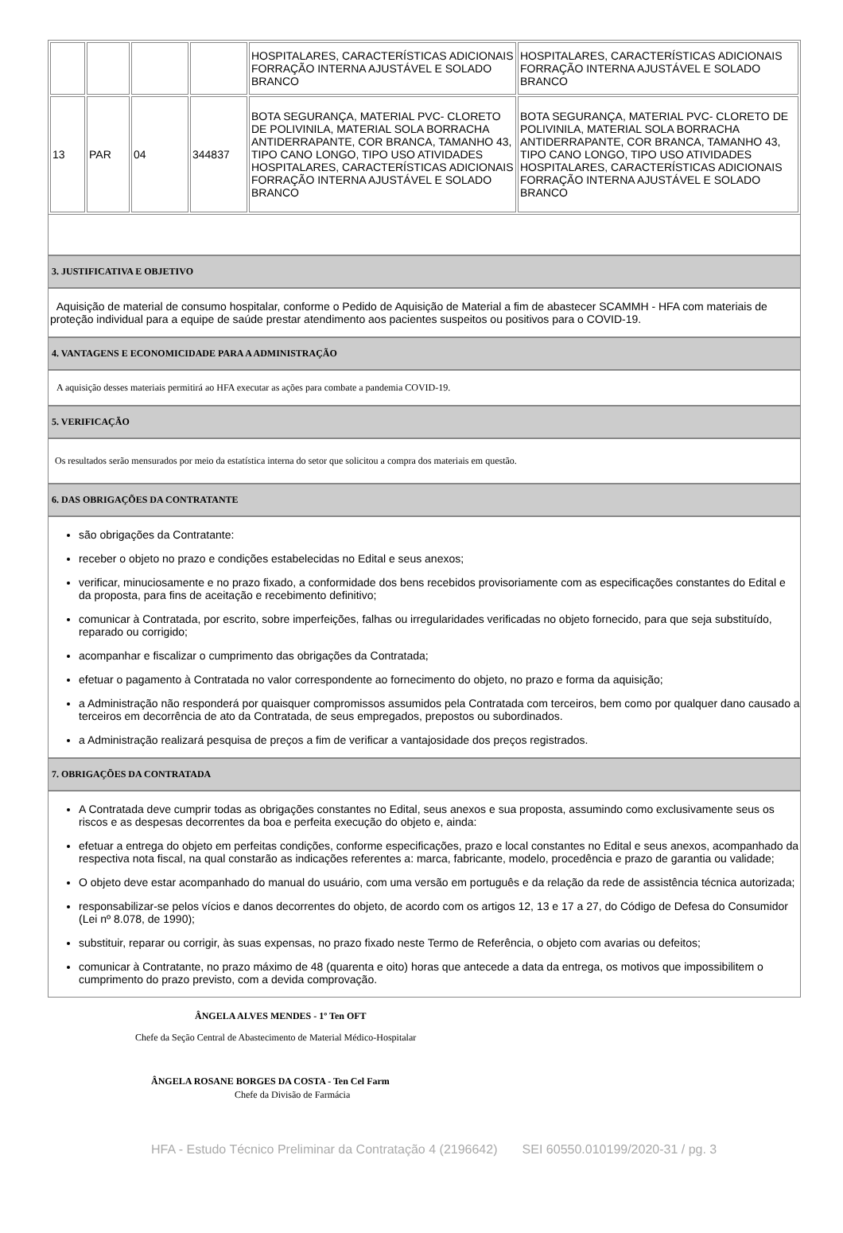| | | | | HOSPITALARES, CARACTERÍSTICAS ADICIONAIS FORRAÇÃO INTERNA AJUSTÁVEL E SOLADO BRANCO | HOSPITALARES, CARACTERÍSTICAS ADICIONAIS FORRAÇÃO INTERNA AJUSTÁVEL E SOLADO BRANCO |
| 13 | PAR | 04 | 344837 | BOTA SEGURANÇA, MATERIAL PVC- CLORETO DE POLIVINILA, MATERIAL SOLA BORRACHA ANTIDERRAPANTE, COR BRANCA, TAMANHO 43, TIPO CANO LONGO, TIPO USO ATIVIDADES HOSPITALARES, CARACTERÍSTICAS ADICIONAIS FORRAÇÃO INTERNA AJUSTÁVEL E SOLADO BRANCO | BOTA SEGURANÇA, MATERIAL PVC- CLORETO DE POLIVINILA, MATERIAL SOLA BORRACHA ANTIDERRAPANTE, COR BRANCA, TAMANHO 43, TIPO CANO LONGO, TIPO USO ATIVIDADES HOSPITALARES, CARACTERÍSTICAS ADICIONAIS FORRAÇÃO INTERNA AJUSTÁVEL E SOLADO BRANCO |
3. JUSTIFICATIVA E OBJETIVO
Aquisição de material de consumo hospitalar, conforme o Pedido de Aquisição de Material a fim de abastecer SCAMMH - HFA com materiais de proteção individual para a equipe de saúde prestar atendimento aos pacientes suspeitos ou positivos para o COVID-19.
4. VANTAGENS E ECONOMICIDADE PARA A ADMINISTRAÇÃO
A aquisição desses materiais permitirá ao HFA executar as ações para combate a pandemia COVID-19.
5. VERIFICAÇÃO
Os resultados serão mensurados por meio da estatística interna do setor que solicitou a compra dos materiais em questão.
6. DAS OBRIGAÇÕES DA CONTRATANTE
são obrigações da Contratante:
receber o objeto no prazo e condições estabelecidas no Edital e seus anexos;
verificar, minuciosamente e no prazo fixado, a conformidade dos bens recebidos provisoriamente com as especificações constantes do Edital e da proposta, para fins de aceitação e recebimento definitivo;
comunicar à Contratada, por escrito, sobre imperfeições, falhas ou irregularidades verificadas no objeto fornecido, para que seja substituído, reparado ou corrigido;
acompanhar e fiscalizar o cumprimento das obrigações da Contratada;
efetuar o pagamento à Contratada no valor correspondente ao fornecimento do objeto, no prazo e forma da aquisição;
a Administração não responderá por quaisquer compromissos assumidos pela Contratada com terceiros, bem como por qualquer dano causado a terceiros em decorrência de ato da Contratada, de seus empregados, prepostos ou subordinados.
a Administração realizará pesquisa de preços a fim de verificar a vantajosidade dos preços registrados.
7. OBRIGAÇÕES DA CONTRATADA
A Contratada deve cumprir todas as obrigações constantes no Edital, seus anexos e sua proposta, assumindo como exclusivamente seus os riscos e as despesas decorrentes da boa e perfeita execução do objeto e, ainda:
efetuar a entrega do objeto em perfeitas condições, conforme especificações, prazo e local constantes no Edital e seus anexos, acompanhado da respectiva nota fiscal, na qual constarão as indicações referentes a: marca, fabricante, modelo, procedência e prazo de garantia ou validade;
O objeto deve estar acompanhado do manual do usuário, com uma versão em português e da relação da rede de assistência técnica autorizada;
responsabilizar-se pelos vícios e danos decorrentes do objeto, de acordo com os artigos 12, 13 e 17 a 27, do Código de Defesa do Consumidor (Lei nº 8.078, de 1990);
substituir, reparar ou corrigir, às suas expensas, no prazo fixado neste Termo de Referência, o objeto com avarias ou defeitos;
comunicar à Contratante, no prazo máximo de 48 (quarenta e oito) horas que antecede a data da entrega, os motivos que impossibilitem o cumprimento do prazo previsto, com a devida comprovação.
ÂNGELA ALVES MENDES - 1º Ten OFT
Chefe da Seção Central de Abastecimento de Material Médico-Hospitalar
ÂNGELA ROSANE BORGES DA COSTA - Ten Cel Farm
Chefe da Divisão de Farmácia
HFA - Estudo Técnico Preliminar da Contratação 4 (2196642) SEI 60550.010199/2020-31 / pg. 3